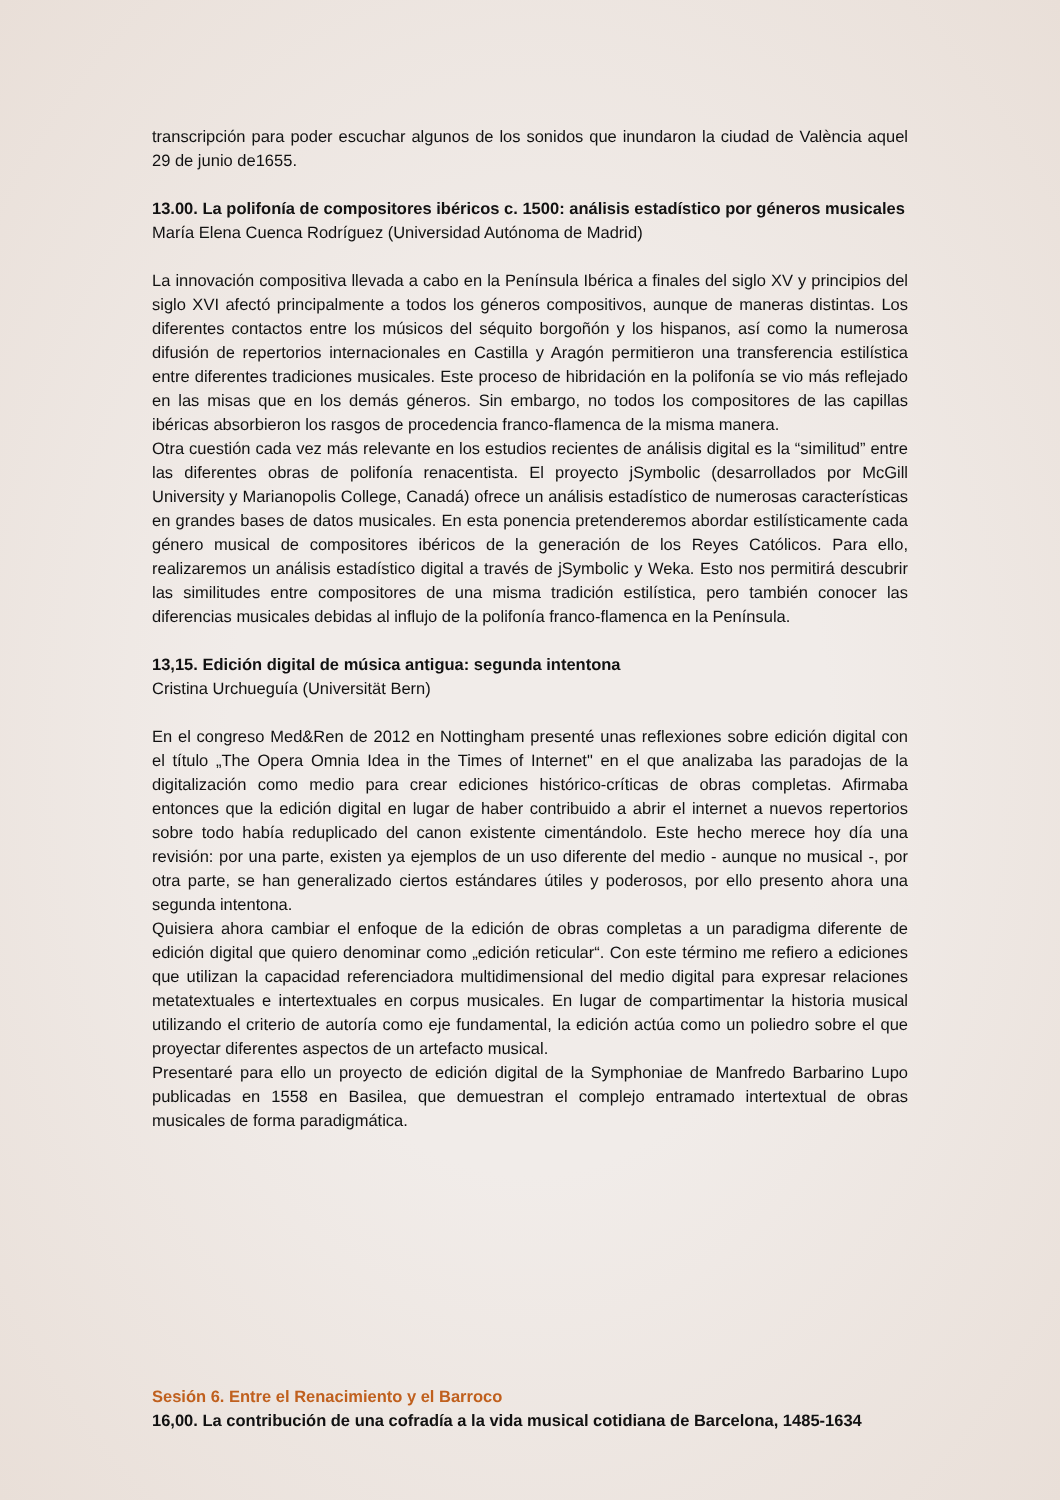transcripción para poder escuchar algunos de los sonidos que inundaron la ciudad de València aquel 29 de junio de1655.
13.00. La polifonía de compositores ibéricos c. 1500: análisis estadístico por géneros musicales
María Elena Cuenca Rodríguez (Universidad Autónoma de Madrid)
La innovación compositiva llevada a cabo en la Península Ibérica a finales del siglo XV y principios del siglo XVI afectó principalmente a todos los géneros compositivos, aunque de maneras distintas. Los diferentes contactos entre los músicos del séquito borgoñón y los hispanos, así como la numerosa difusión de repertorios internacionales en Castilla y Aragón permitieron una transferencia estilística entre diferentes tradiciones musicales. Este proceso de hibridación en la polifonía se vio más reflejado en las misas que en los demás géneros. Sin embargo, no todos los compositores de las capillas ibéricas absorbieron los rasgos de procedencia franco-flamenca de la misma manera.
Otra cuestión cada vez más relevante en los estudios recientes de análisis digital es la “similitud” entre las diferentes obras de polifonía renacentista. El proyecto jSymbolic (desarrollados por McGill University y Marianopolis College, Canadá) ofrece un análisis estadístico de numerosas características en grandes bases de datos musicales. En esta ponencia pretenderemos abordar estilísticamente cada género musical de compositores ibéricos de la generación de los Reyes Católicos. Para ello, realizaremos un análisis estadístico digital a través de jSymbolic y Weka. Esto nos permitirá descubrir las similitudes entre compositores de una misma tradición estilística, pero también conocer las diferencias musicales debidas al influjo de la polifonía franco-flamenca en la Península.
13,15. Edición digital de música antigua: segunda intentona
Cristina Urchueguía (Universität Bern)
En el congreso Med&Ren de 2012 en Nottingham presenté unas reflexiones sobre edición digital con el título „The Opera Omnia Idea in the Times of Internet" en el que analizaba las paradojas de la digitalización como medio para crear ediciones histórico-críticas de obras completas. Afirmaba entonces que la edición digital en lugar de haber contribuido a abrir el internet a nuevos repertorios sobre todo había reduplicado del canon existente cimentándolo. Este hecho merece hoy día una revisión: por una parte, existen ya ejemplos de un uso diferente del medio - aunque no musical -, por otra parte, se han generalizado ciertos estándares útiles y poderosos, por ello presento ahora una segunda intentona.
Quisiera ahora cambiar el enfoque de la edición de obras completas a un paradigma diferente de edición digital que quiero denominar como „edición reticular“. Con este término me refiero a ediciones que utilizan la capacidad referenciadora multidimensional del medio digital para expresar relaciones metatextuales e intertextuales en corpus musicales. En lugar de compartimentar la historia musical utilizando el criterio de autoría como eje fundamental, la edición actúa como un poliedro sobre el que proyectar diferentes aspectos de un artefacto musical.
Presentaré para ello un proyecto de edición digital de la Symphoniae de Manfredo Barbarino Lupo publicadas en 1558 en Basilea, que demuestran el complejo entramado intertextual de obras musicales de forma paradigmática.
Sesión 6. Entre el Renacimiento y el Barroco
16,00. La contribución de una cofradía a la vida musical cotidiana de Barcelona, 1485-1634